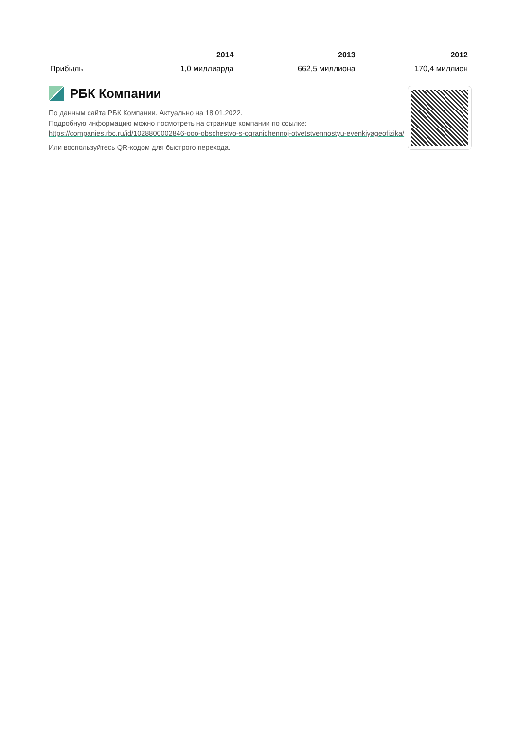| | 2014 | 2013 | 2012 |
| --- | --- | --- | --- |
| Прибыль | 1,0 миллиарда | 662,5 миллиона | 170,4 миллион |
РБК Компании
По данным сайта РБК Компании. Актуально на 18.01.2022.
Подробную информацию можно посмотреть на странице компании по ссылке:
https://companies.rbc.ru/id/1028800002846-ooo-obschestvo-s-ogranichennoj-otvetstvennostyu-evenkiyageofizika/
Или воспользуйтесь QR-кодом для быстрого перехода.